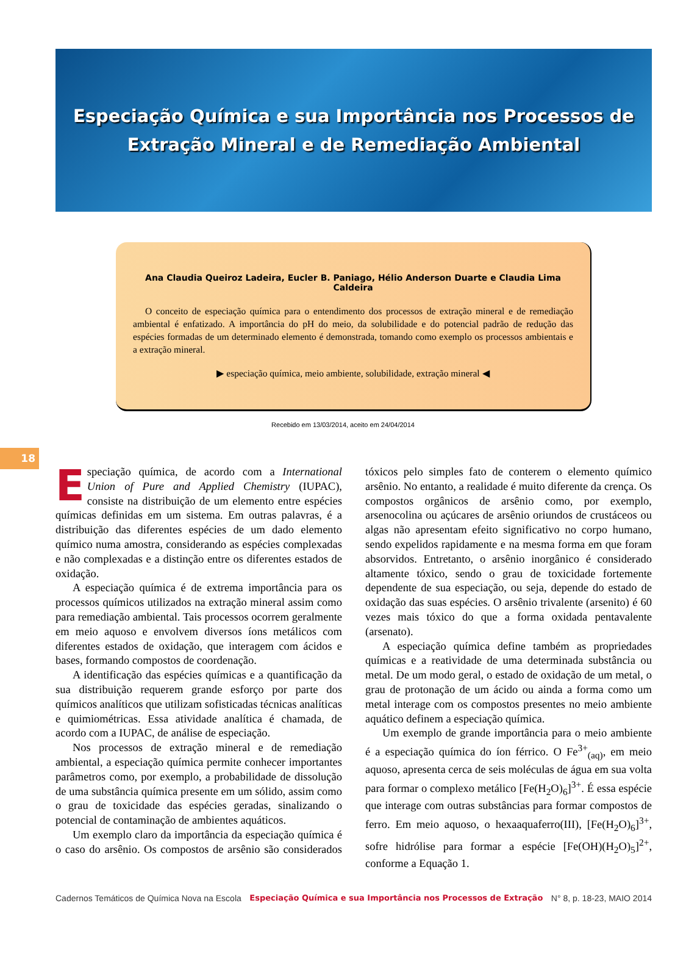Especiação Química e sua Importância nos Processos de
Extração Mineral e de Remediação Ambiental
18
Ana Claudia Queiroz Ladeira, Eucler B. Paniago, Hélio Anderson Duarte e Claudia Lima Caldeira
O conceito de especiação química para o entendimento dos processos de extração mineral e de remediação ambiental é enfatizado. A importância do pH do meio, da solubilidade e do potencial padrão de redução das espécies formadas de um determinado elemento é demonstrada, tomando como exemplo os processos ambientais e a extração mineral.
▶ especiação química, meio ambiente, solubilidade, extração mineral ◀
Recebido em 13/03/2014, aceito em 24/04/2014
Especiação química, de acordo com a International Union of Pure and Applied Chemistry (IUPAC), consiste na distribuição de um elemento entre espécies químicas definidas em um sistema. Em outras palavras, é a distribuição das diferentes espécies de um dado elemento químico numa amostra, considerando as espécies complexadas e não complexadas e a distinção entre os diferentes estados de oxidação.
A especiação química é de extrema importância para os processos químicos utilizados na extração mineral assim como para remediação ambiental. Tais processos ocorrem geralmente em meio aquoso e envolvem diversos íons metálicos com diferentes estados de oxidação, que interagem com ácidos e bases, formando compostos de coordenação.
A identificação das espécies químicas e a quantificação da sua distribuição requerem grande esforço por parte dos químicos analíticos que utilizam sofisticadas técnicas analíticas e quimiométricas. Essa atividade analítica é chamada, de acordo com a IUPAC, de análise de especiação.
Nos processos de extração mineral e de remediação ambiental, a especiação química permite conhecer importantes parâmetros como, por exemplo, a probabilidade de dissolução de uma substância química presente em um sólido, assim como o grau de toxicidade das espécies geradas, sinalizando o potencial de contaminação de ambientes aquáticos.
Um exemplo claro da importância da especiação química é o caso do arsênio. Os compostos de arsênio são considerados tóxicos pelo simples fato de conterem o elemento químico arsênio. No entanto, a realidade é muito diferente da crença. Os compostos orgânicos de arsênio como, por exemplo, arsenocolina ou açúcares de arsênio oriundos de crustáceos ou algas não apresentam efeito significativo no corpo humano, sendo expelidos rapidamente e na mesma forma em que foram absorvidos. Entretanto, o arsênio inorgânico é considerado altamente tóxico, sendo o grau de toxicidade fortemente dependente de sua especiação, ou seja, depende do estado de oxidação das suas espécies. O arsênio trivalente (arsenito) é 60 vezes mais tóxico do que a forma oxidada pentavalente (arsenato).
A especiação química define também as propriedades químicas e a reatividade de uma determinada substância ou metal. De um modo geral, o estado de oxidação de um metal, o grau de protonação de um ácido ou ainda a forma como um metal interage com os compostos presentes no meio ambiente aquático definem a especiação química.
Um exemplo de grande importância para o meio ambiente é a especiação química do íon férrico. O Fe<sup>3+</sup><sub>(aq)</sub>, em meio aquoso, apresenta cerca de seis moléculas de água em sua volta para formar o complexo metálico [Fe(H<sub>2</sub>O)<sub>6</sub>]<sup>3+</sup>. É essa espécie que interage com outras substâncias para formar compostos de ferro. Em meio aquoso, o hexaaquaferro(III), [Fe(H<sub>2</sub>O)<sub>6</sub>]<sup>3+</sup>, sofre hidrólise para formar a espécie [Fe(OH)(H<sub>2</sub>O)<sub>5</sub>]<sup>2+</sup>, conforme a Equação 1.
Cadernos Temáticos de Química Nova na Escola Especiação Química e sua Importância nos Processos de Extração N° 8, p. 18-23, MAIO 2014